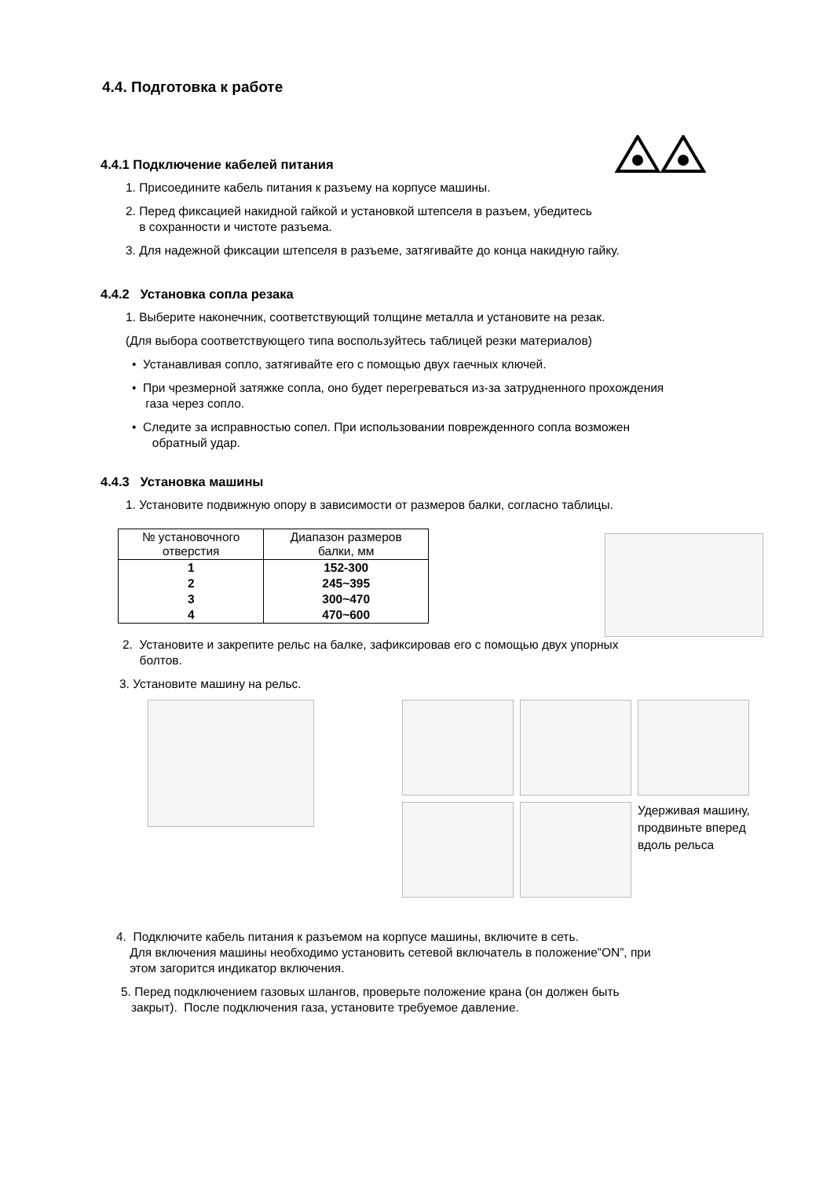4.4. Подготовка к работе
4.4.1 Подключение кабелей питания
1. Присоедините кабель питания к разъему на корпусе машины.
2. Перед фиксацией накидной гайкой и установкой штепселя в разъем, убедитесь
в сохранности и чистоте разъема.
3. Для надежной фиксации штепселя в разъеме, затягивайте до конца накидную гайку.
4.4.2 Установка сопла резака
1. Выберите наконечник, соответствующий толщине металла и установите на резак.
(Для выбора соответствующего типа воспользуйтесь таблицей резки материалов)
• Устанавливая сопло, затягивайте его с помощью двух гаечных ключей.
• При чрезмерной затяжке сопла, оно будет перегреваться из-за затрудненного прохождения
газа через сопло.
• Следите за исправностью сопел. При использовании поврежденного сопла возможен
обратный удар.
4.4.3 Установка машины
1. Установите подвижную опору в зависимости от размеров балки, согласно таблицы.
| № установочного отверстия | Диапазон размеров балки, мм |
| --- | --- |
| 1 | 152-300 |
| 2 | 245~395 |
| 3 | 300~470 |
| 4 | 470~600 |
2. Установите и закрепите рельс на балке, зафиксировав его с помощью двух упорных
болтов.
3. Установите машину на рельс.
Удерживая машину, продвиньте вперед вдоль рельса
4. Подключите кабель питания к разъемом на корпусе машины, включите в сеть.
Для включения машины необходимо установить сетевой включатель в положение”ON”, при
этом загорится индикатор включения.
5. Перед подключением газовых шлангов, проверьте положение крана (он должен быть
закрыт). После подключения газа, установите требуемое давление.